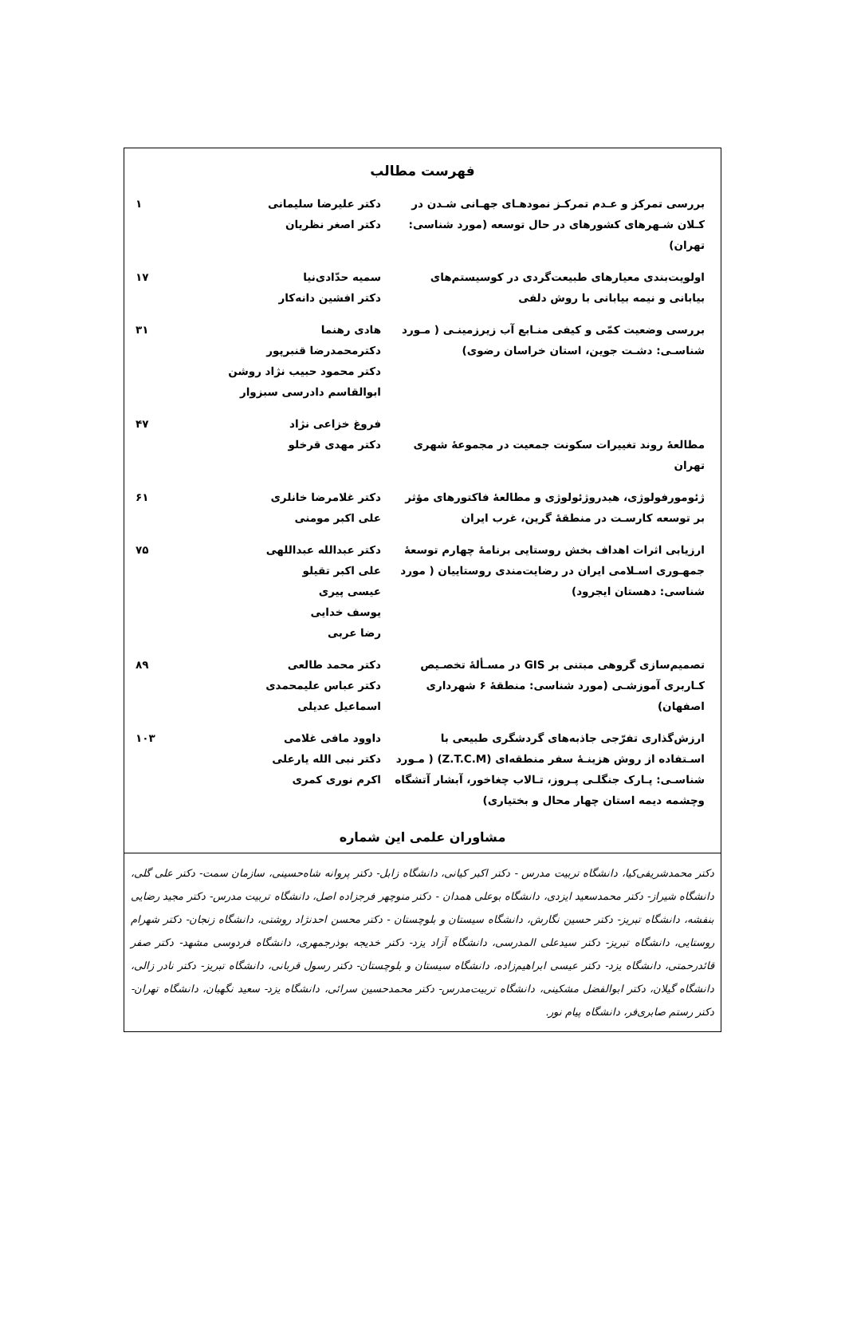فهرست مطالب
| بررسی تمرکز و عـدم تمرکـز نمودهـای جهـانی شـدن در کـلان شـهرهای کشورهای در حال توسعه (مورد شناسی: تهران) | دکتر علیرضا سلیمانی دکتر اصغر نظریان | ۱ |
| اولویت‌بندی معیارهای طبیعت‌گردی در کوسیستم‌های بیابانی و نیمه بیابانی با روش دلفی | سمیه حدّادی‌نیا دکتر افشین دانه‌کار | ۱۷ |
| بررسی وضعیت کمّی و کیفی منـابع آب زیرزمینـی ( مـورد شناسـی: دشـت جوین، استان خراسان رضوی) | هادی رهنما دکترمحمدرضا قنبرپور دکتر محمود حبیب نژاد روشن ابوالقاسم دادرسی سبزوار | ۳۱ |
| مطالعهٔ روند تغییرات سکونت جمعیت در مجموعهٔ شهری تهران | فروغ خزاعی نژاد دکتر مهدی قرخلو | ۴۷ |
| ژئومورفولوژی، هیدروژئولوژی و مطالعهٔ فاکتورهای مؤثر بر توسعه کارسـت در منطقهٔ گرین، غرب ایران | دکتر غلامرضا خانلری علی اکبر مومنی | ۶۱ |
| ارزیابی اثرات اهداف بخش روستایی برنامهٔ چهارم توسعهٔ جمهـوری اسـلامی ایران در رضایت‌مندی روستاییان ( مورد شناسی: دهستان ایجرود) | دکتر عبدالله عبداللهی علی اکبر تقیلو عیسی پیری یوسف خدایی رضا عربی | ۷۵ |
| تصمیم‌سازی گروهی مبتنی بر GIS در مسـألهٔ تخصـیص کـاربری آموزشـی (مورد شناسی: منطقهٔ ۶ شهرداری اصفهان) | دکتر محمد طالعی دکتر عباس علیمحمدی اسماعیل عدیلی | ۸۹ |
| ارزش‌گذاری تفرّجی جاذبه‌های گردشگری طبیعی با اسـتفاده از روش هزینـهٔ سفر منطقه‌ای (Z.T.C.M) ( مـورد شناسـی: پـارک جنگلـی پـروز، تـالاب چغاخور، آبشار آتشگاه وچشمه دیمه استان چهار محال و بختیاری) | داوود مافی غلامی دکتر نبی الله یارعلی اکرم نوری کمری | ۱۰۳ |
مشاوران علمی این شماره
دکتر محمدشریفی‌کیا، دانشگاه تربیت مدرس - دکتر اکبر کیانی، دانشگاه زابل- دکتر پروانه شاه‌حسینی، سازمان سمت- دکتر علی گلی، دانشگاه شیراز- دکتر محمدسعید ایزدی، دانشگاه بوعلی همدان - دکتر منوچهر فرجزاده اصل، دانشگاه تربیت مدرس- دکتر مجید رضایی بنفشه، دانشگاه تبریز- دکتر حسین نگارش، دانشگاه سیستان و بلوچستان - دکتر محسن احدنژاد روشتی، دانشگاه زنجان- دکتر شهرام روستایی، دانشگاه تبریز- دکتر سیدعلی المدرسی، دانشگاه آزاد یزد- دکتر خدیجه بوذرجمهری، دانشگاه فردوسی مشهد- دکتر صفر قائدرحمتی، دانشگاه یزد- دکتر عیسی ابراهیم‌زاده، دانشگاه سیستان و بلوچستان- دکتر رسول قربانی، دانشگاه تبریز- دکتر نادر زالی، دانشگاه گیلان، دکتر ابوالفضل مشکینی، دانشگاه تربیت‌مدرس- دکتر محمدحسین سرائی، دانشگاه یزد- سعید نگهبان، دانشگاه تهران- دکتر رستم صابری‌فر، دانشگاه پیام نور.